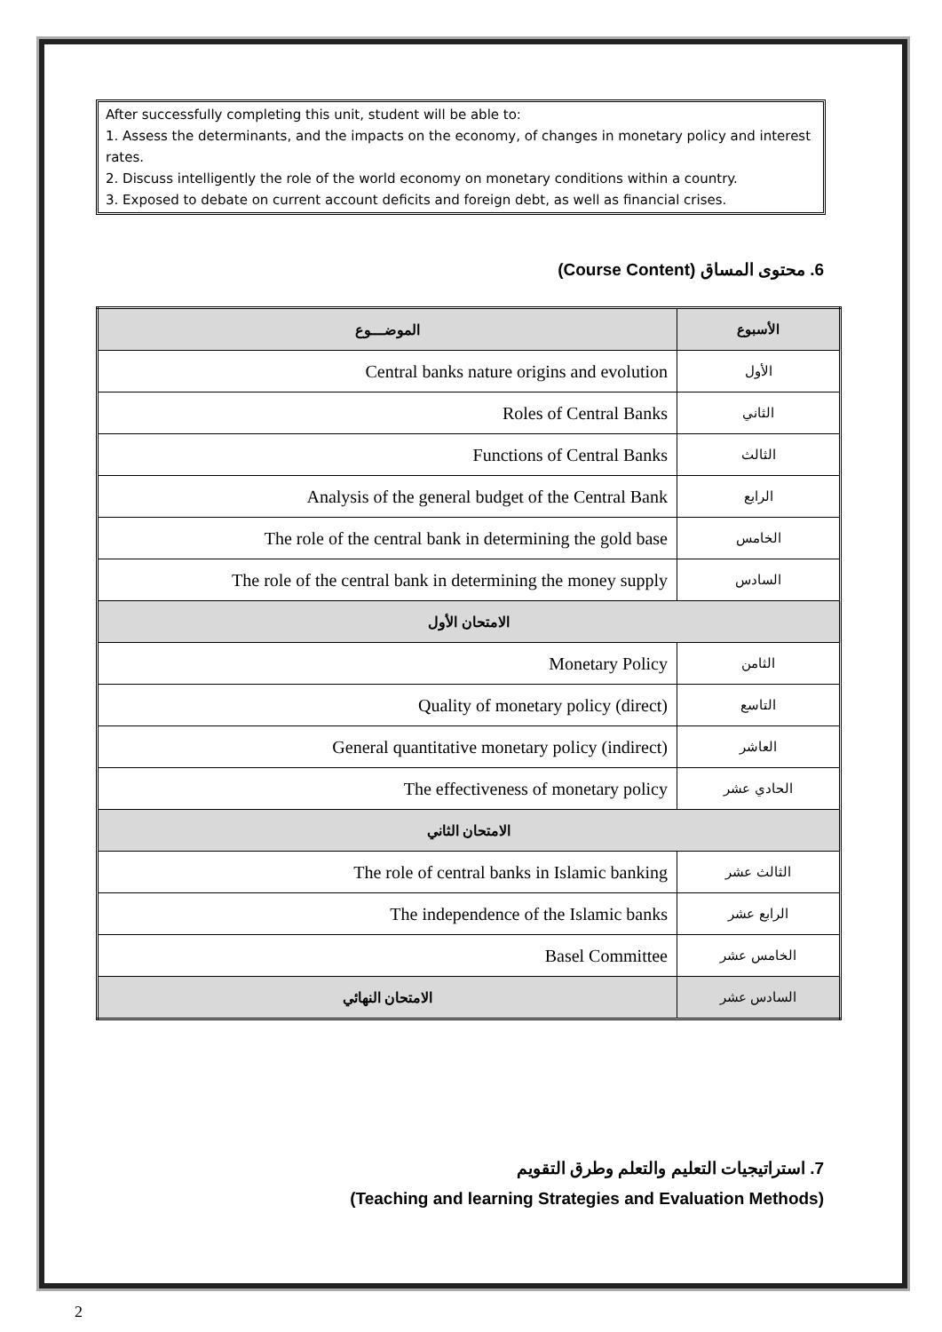After successfully completing this unit, student will be able to:
1. Assess the determinants, and the impacts on the economy, of changes in monetary policy and interest rates.
2. Discuss intelligently the role of the world economy on monetary conditions within a country.
3. Exposed to debate on current account deficits and foreign debt, as well as financial crises.
6. محتوى المساق (Course Content)
| الموضـــوع | الأسبوع |
| --- | --- |
| Central banks nature origins and evolution | الأول |
| Roles of Central Banks | الثاني |
| Functions of Central Banks | الثالث |
| Analysis of the general budget of the Central Bank | الرابع |
| The role of the central bank in determining the gold base | الخامس |
| The role of the central bank in determining the money supply | السادس |
| الامتحان الأول | |
| Monetary Policy | الثامن |
| Quality of monetary policy (direct) | التاسع |
| General quantitative monetary policy (indirect) | العاشر |
| The effectiveness of monetary policy | الحادي عشر |
| الامتحان الثاني | |
| The role of central banks in Islamic banking | الثالث عشر |
| The independence of the Islamic banks | الرابع عشر |
| Basel Committee | الخامس عشر |
| الامتحان النهائي | السادس عشر |
7. استراتيجيات التعليم والتعلم وطرق التقويم
(Teaching and learning Strategies and Evaluation Methods)
2